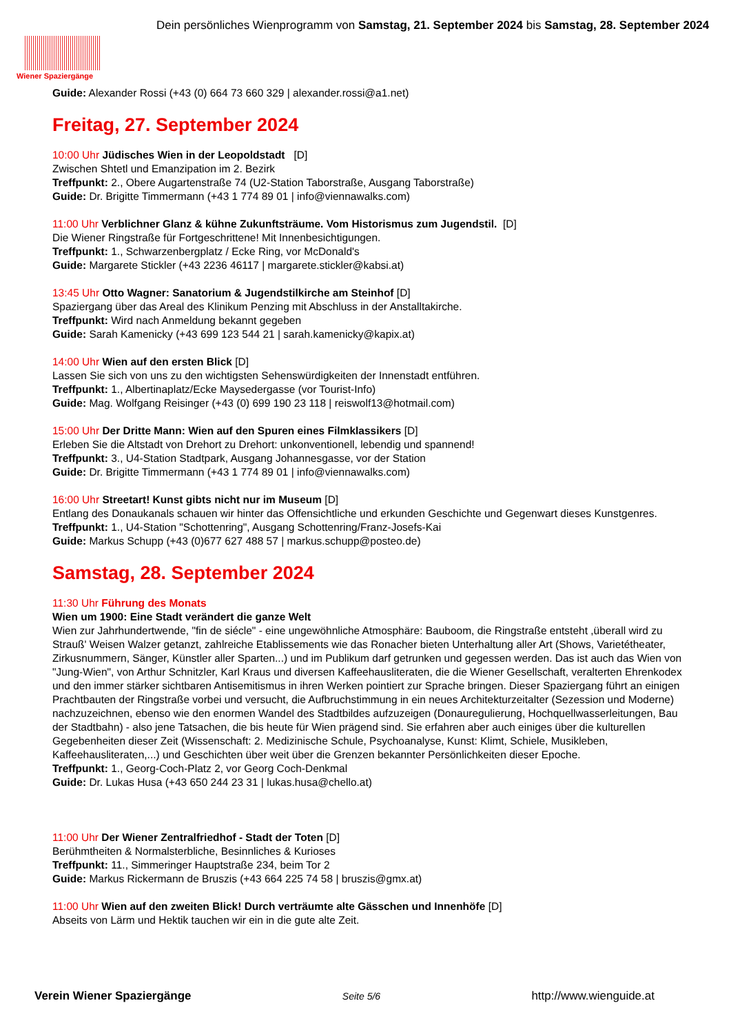Wiener Spaziergänge
Dein persönliches Wienprogramm von Samstag, 21. September 2024 bis Samstag, 28. September 2024
Guide: Alexander Rossi (+43 (0) 664 73 660 329 | alexander.rossi@a1.net)
Freitag, 27. September 2024
10:00 Uhr Jüdisches Wien in der Leopoldstadt [D]
Zwischen Shtetl und Emanzipation im 2. Bezirk
Treffpunkt: 2., Obere Augartenstraße 74 (U2-Station Taborstraße, Ausgang Taborstraße)
Guide: Dr. Brigitte Timmermann (+43 1 774 89 01 | info@viennawalks.com)
11:00 Uhr Verblichner Glanz & kühne Zukunftsträume. Vom Historismus zum Jugendstil. [D]
Die Wiener Ringstraße für Fortgeschrittene! Mit Innenbesichtigungen.
Treffpunkt: 1., Schwarzenbergplatz / Ecke Ring, vor McDonald's
Guide: Margarete Stickler (+43 2236 46117 | margarete.stickler@kabsi.at)
13:45 Uhr Otto Wagner: Sanatorium & Jugendstilkirche am Steinhof [D]
Spaziergang über das Areal des Klinikum Penzing mit Abschluss in der Anstalltakirche.
Treffpunkt: Wird nach Anmeldung bekannt gegeben
Guide: Sarah Kamenicky (+43 699 123 544 21 | sarah.kamenicky@kapix.at)
14:00 Uhr Wien auf den ersten Blick [D]
Lassen Sie sich von uns zu den wichtigsten Sehenswürdigkeiten der Innenstadt entführen.
Treffpunkt: 1., Albertinaplatz/Ecke Maysedergasse (vor Tourist-Info)
Guide: Mag. Wolfgang Reisinger (+43 (0) 699 190 23 118 | reiswolf13@hotmail.com)
15:00 Uhr Der Dritte Mann: Wien auf den Spuren eines Filmklassikers [D]
Erleben Sie die Altstadt von Drehort zu Drehort: unkonventionell, lebendig und spannend!
Treffpunkt: 3., U4-Station Stadtpark, Ausgang Johannesgasse, vor der Station
Guide: Dr. Brigitte Timmermann (+43 1 774 89 01 | info@viennawalks.com)
16:00 Uhr Streetart! Kunst gibts nicht nur im Museum [D]
Entlang des Donaukanals schauen wir hinter das Offensichtliche und erkunden Geschichte und Gegenwart dieses Kunstgenres.
Treffpunkt: 1., U4-Station "Schottenring", Ausgang Schottenring/Franz-Josefs-Kai
Guide: Markus Schupp (+43 (0)677 627 488 57 | markus.schupp@posteo.de)
Samstag, 28. September 2024
11:30 Uhr Führung des Monats
Wien um 1900: Eine Stadt verändert die ganze Welt
Wien zur Jahrhundertwende, "fin de siécle" - eine ungewöhnliche Atmosphäre: Bauboom, die Ringstraße entsteht ,überall wird zu Strauß' Weisen Walzer getanzt, zahlreiche Etablissements wie das Ronacher bieten Unterhaltung aller Art (Shows, Varietétheater, Zirkusnummern, Sänger, Künstler aller Sparten...) und im Publikum darf getrunken und gegessen werden. Das ist auch das Wien von "Jung-Wien", von Arthur Schnitzler, Karl Kraus und diversen Kaffeehausliteraten, die die Wiener Gesellschaft, veralterten Ehrenkodex und den immer stärker sichtbaren Antisemitismus in ihren Werken pointiert zur Sprache bringen. Dieser Spaziergang führt an einigen Prachtbauten der Ringstraße vorbei und versucht, die Aufbruchstimmung in ein neues Architekturzeitalter (Sezession und Moderne) nachzuzeichnen, ebenso wie den enormen Wandel des Stadtbildes aufzuzeigen (Donauregulierung, Hochquellwasserleitungen, Bau der Stadtbahn) - also jene Tatsachen, die bis heute für Wien prägend sind. Sie erfahren aber auch einiges über die kulturellen Gegebenheiten dieser Zeit (Wissenschaft: 2. Medizinische Schule, Psychoanalyse, Kunst: Klimt, Schiele, Musikleben, Kaffeehausliteraten,...) und Geschichten über weit über die Grenzen bekannter Persönlichkeiten dieser Epoche.
Treffpunkt: 1., Georg-Coch-Platz 2, vor Georg Coch-Denkmal
Guide: Dr. Lukas Husa (+43 650 244 23 31 | lukas.husa@chello.at)
11:00 Uhr Der Wiener Zentralfriedhof - Stadt der Toten [D]
Berühmtheiten & Normalsterbliche, Besinnliches & Kurioses
Treffpunkt: 11., Simmeringer Hauptstraße 234, beim Tor 2
Guide: Markus Rickermann de Bruszis (+43 664 225 74 58 | bruszis@gmx.at)
11:00 Uhr Wien auf den zweiten Blick! Durch verträumte alte Gässchen und Innenhöfe [D]
Abseits von Lärm und Hektik tauchen wir ein in die gute alte Zeit.
Verein Wiener Spaziergänge Seite 5/6 http://www.wienguide.at